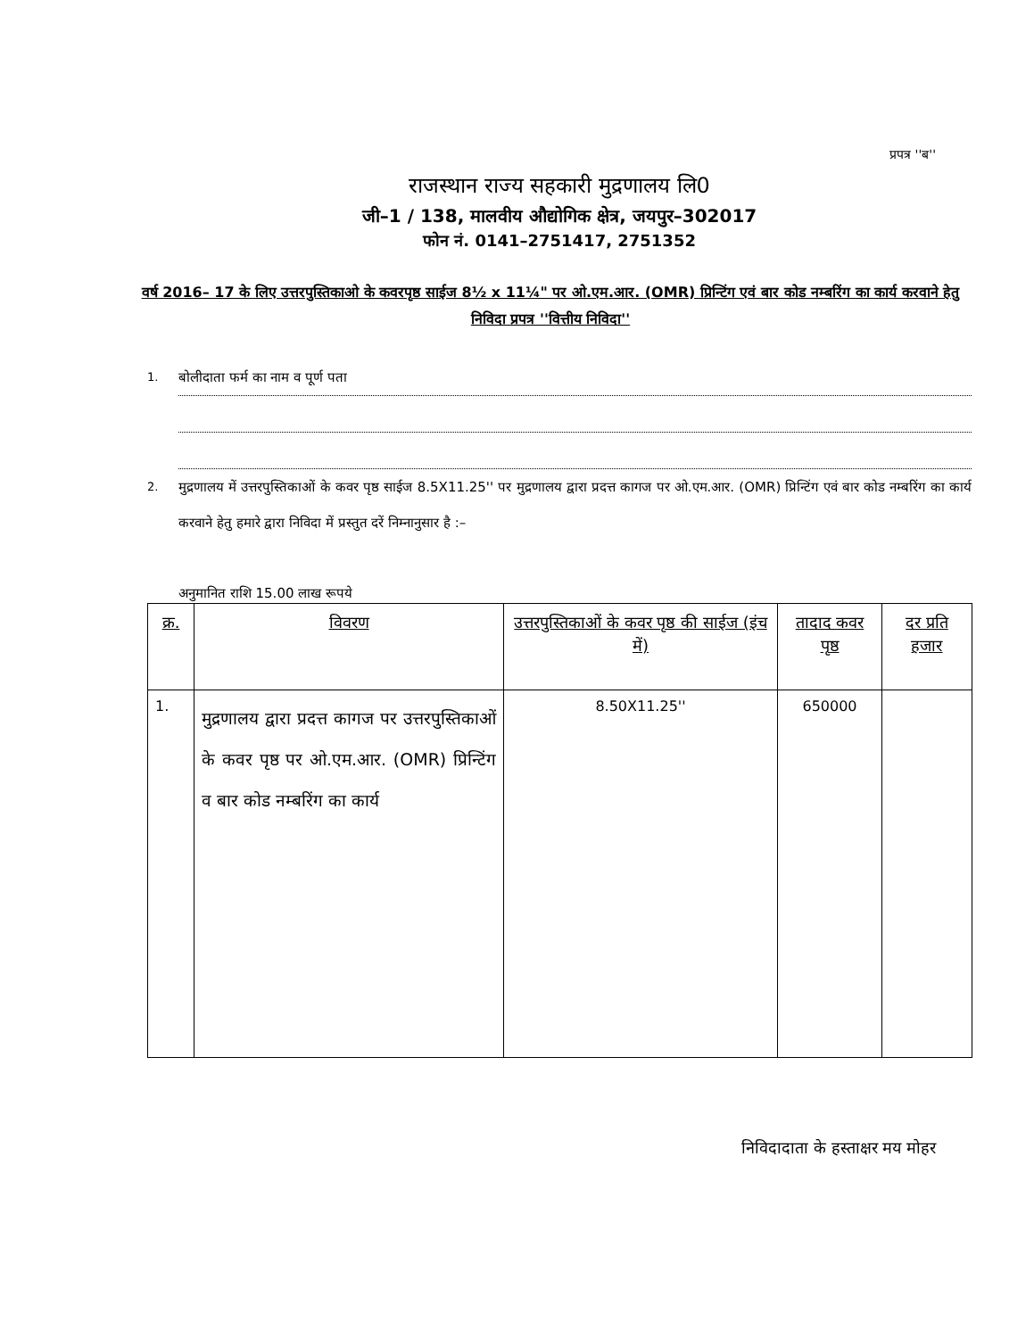प्रपत्र ''ब''
राजस्थान राज्य सहकारी मुद्रणालय लि0
जी–1 / 138, मालवीय औद्योगिक क्षेत्र, जयपुर–302017
फोन नं. 0141–2751417, 2751352
वर्ष 2016– 17 के लिए उत्तरपुस्तिकाओ के कवरपृष्ठ साईज 8½ x 11¼" पर ओ.एम.आर. (OMR) प्रिन्टिंग एवं बार कोड नम्बरिंग का कार्य करवाने हेतु निविदा प्रपत्र ''वित्तीय निविदा''
1. बोलीदाता फर्म का नाम व पूर्ण पता
2. मुद्रणालय में उत्तरपुस्तिकाओं के कवर पृष्ठ साईज 8.5X11.25'' पर मुद्रणालय द्वारा प्रदत्त कागज पर ओ.एम.आर. (OMR) प्रिन्टिंग एवं बार कोड नम्बरिंग का कार्य करवाने हेतु हमारे द्वारा निविदा में प्रस्तुत दरें निम्नानुसार है :–
अनुमानित राशि 15.00 लाख रूपये
| क्र. | विवरण | उत्तरपुस्तिकाओं के कवर पृष्ठ की साईज (इंच में) | तादाद कवर पृष्ठ | दर प्रति हजार |
| --- | --- | --- | --- | --- |
| 1. | मुद्रणालय द्वारा प्रदत्त कागज पर उत्तरपुस्तिकाओं के कवर पृष्ठ पर ओ.एम.आर. (OMR) प्रिन्टिंग व बार कोड नम्बरिंग का कार्य | 8.50X11.25'' | 650000 | |
निविदादाता के हस्ताक्षर मय मोहर